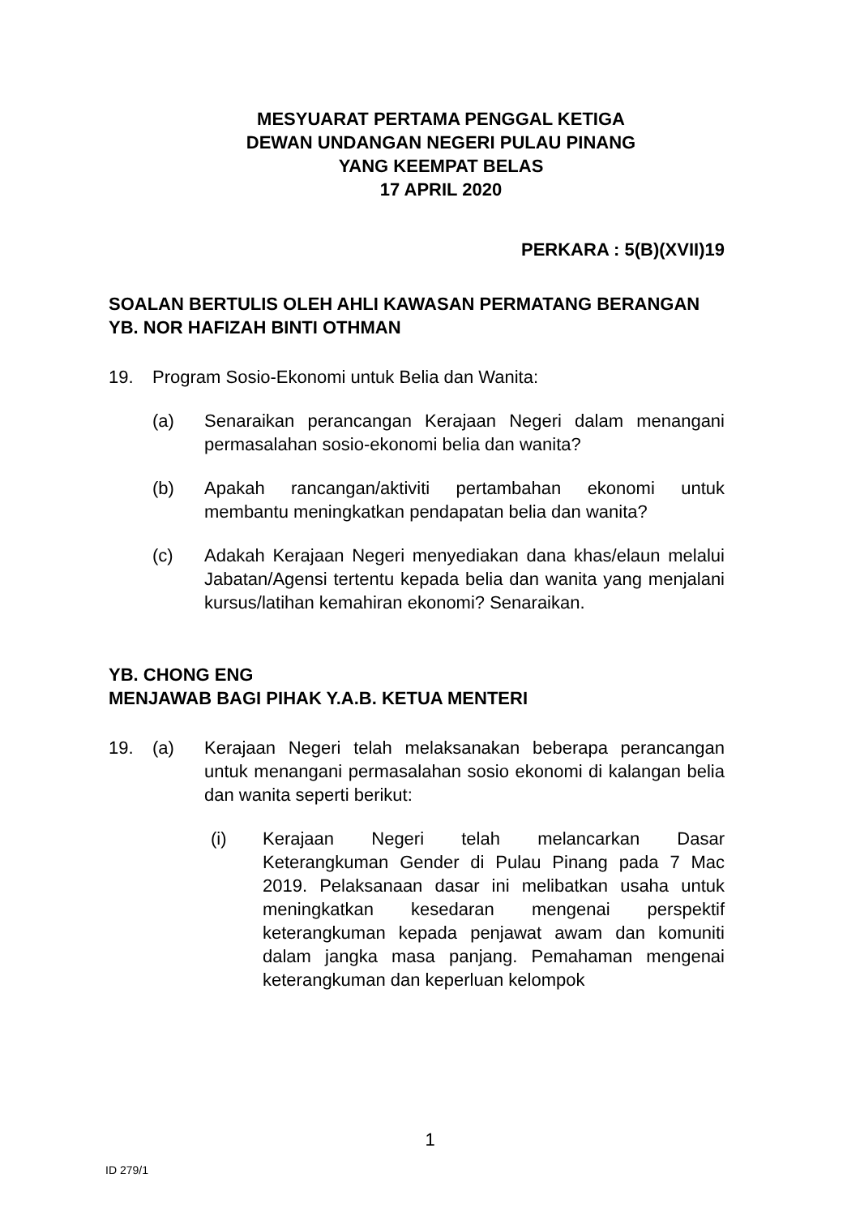MESYUARAT PERTAMA PENGGAL KETIGA
DEWAN UNDANGAN NEGERI PULAU PINANG
YANG KEEMPAT BELAS
17 APRIL 2020
PERKARA : 5(B)(XVII)19
SOALAN BERTULIS OLEH AHLI KAWASAN PERMATANG BERANGAN
YB. NOR HAFIZAH BINTI OTHMAN
19. Program Sosio-Ekonomi untuk Belia dan Wanita:
(a) Senaraikan perancangan Kerajaan Negeri dalam menangani permasalahan sosio-ekonomi belia dan wanita?
(b) Apakah rancangan/aktiviti pertambahan ekonomi untuk membantu meningkatkan pendapatan belia dan wanita?
(c) Adakah Kerajaan Negeri menyediakan dana khas/elaun melalui Jabatan/Agensi tertentu kepada belia dan wanita yang menjalani kursus/latihan kemahiran ekonomi? Senaraikan.
YB. CHONG ENG
MENJAWAB BAGI PIHAK Y.A.B. KETUA MENTERI
19. (a) Kerajaan Negeri telah melaksanakan beberapa perancangan untuk menangani permasalahan sosio ekonomi di kalangan belia dan wanita seperti berikut:
(i) Kerajaan Negeri telah melancarkan Dasar Keterangkuman Gender di Pulau Pinang pada 7 Mac 2019. Pelaksanaan dasar ini melibatkan usaha untuk meningkatkan kesedaran mengenai perspektif keterangkuman kepada penjawat awam dan komuniti dalam jangka masa panjang. Pemahaman mengenai keterangkuman dan keperluan kelompok
1
ID 279/1